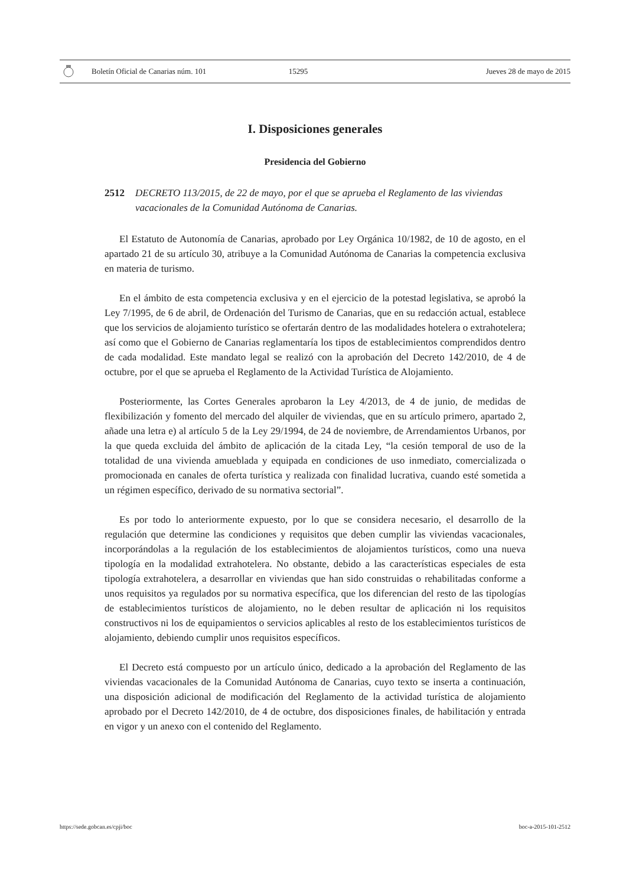Boletín Oficial de Canarias núm. 101 15295 Jueves 28 de mayo de 2015
I. Disposiciones generales
Presidencia del Gobierno
2512 DECRETO 113/2015, de 22 de mayo, por el que se aprueba el Reglamento de las viviendas vacacionales de la Comunidad Autónoma de Canarias.
El Estatuto de Autonomía de Canarias, aprobado por Ley Orgánica 10/1982, de 10 de agosto, en el apartado 21 de su artículo 30, atribuye a la Comunidad Autónoma de Canarias la competencia exclusiva en materia de turismo.
En el ámbito de esta competencia exclusiva y en el ejercicio de la potestad legislativa, se aprobó la Ley 7/1995, de 6 de abril, de Ordenación del Turismo de Canarias, que en su redacción actual, establece que los servicios de alojamiento turístico se ofertarán dentro de las modalidades hotelera o extrahotelera; así como que el Gobierno de Canarias reglamentaría los tipos de establecimientos comprendidos dentro de cada modalidad. Este mandato legal se realizó con la aprobación del Decreto 142/2010, de 4 de octubre, por el que se aprueba el Reglamento de la Actividad Turística de Alojamiento.
Posteriormente, las Cortes Generales aprobaron la Ley 4/2013, de 4 de junio, de medidas de flexibilización y fomento del mercado del alquiler de viviendas, que en su artículo primero, apartado 2, añade una letra e) al artículo 5 de la Ley 29/1994, de 24 de noviembre, de Arrendamientos Urbanos, por la que queda excluida del ámbito de aplicación de la citada Ley, “la cesión temporal de uso de la totalidad de una vivienda amueblada y equipada en condiciones de uso inmediato, comercializada o promocionada en canales de oferta turística y realizada con finalidad lucrativa, cuando esté sometida a un régimen específico, derivado de su normativa sectorial”.
Es por todo lo anteriormente expuesto, por lo que se considera necesario, el desarrollo de la regulación que determine las condiciones y requisitos que deben cumplir las viviendas vacacionales, incorporándolas a la regulación de los establecimientos de alojamientos turísticos, como una nueva tipología en la modalidad extrahotelera. No obstante, debido a las características especiales de esta tipología extrahotelera, a desarrollar en viviendas que han sido construidas o rehabilitadas conforme a unos requisitos ya regulados por su normativa específica, que los diferencian del resto de las tipologías de establecimientos turísticos de alojamiento, no le deben resultar de aplicación ni los requisitos constructivos ni los de equipamientos o servicios aplicables al resto de los establecimientos turísticos de alojamiento, debiendo cumplir unos requisitos específicos.
El Decreto está compuesto por un artículo único, dedicado a la aprobación del Reglamento de las viviendas vacacionales de la Comunidad Autónoma de Canarias, cuyo texto se inserta a continuación, una disposición adicional de modificación del Reglamento de la actividad turística de alojamiento aprobado por el Decreto 142/2010, de 4 de octubre, dos disposiciones finales, de habilitación y entrada en vigor y un anexo con el contenido del Reglamento.
https://sede.gobcan.es/cpji/boc boc-a-2015-101-2512